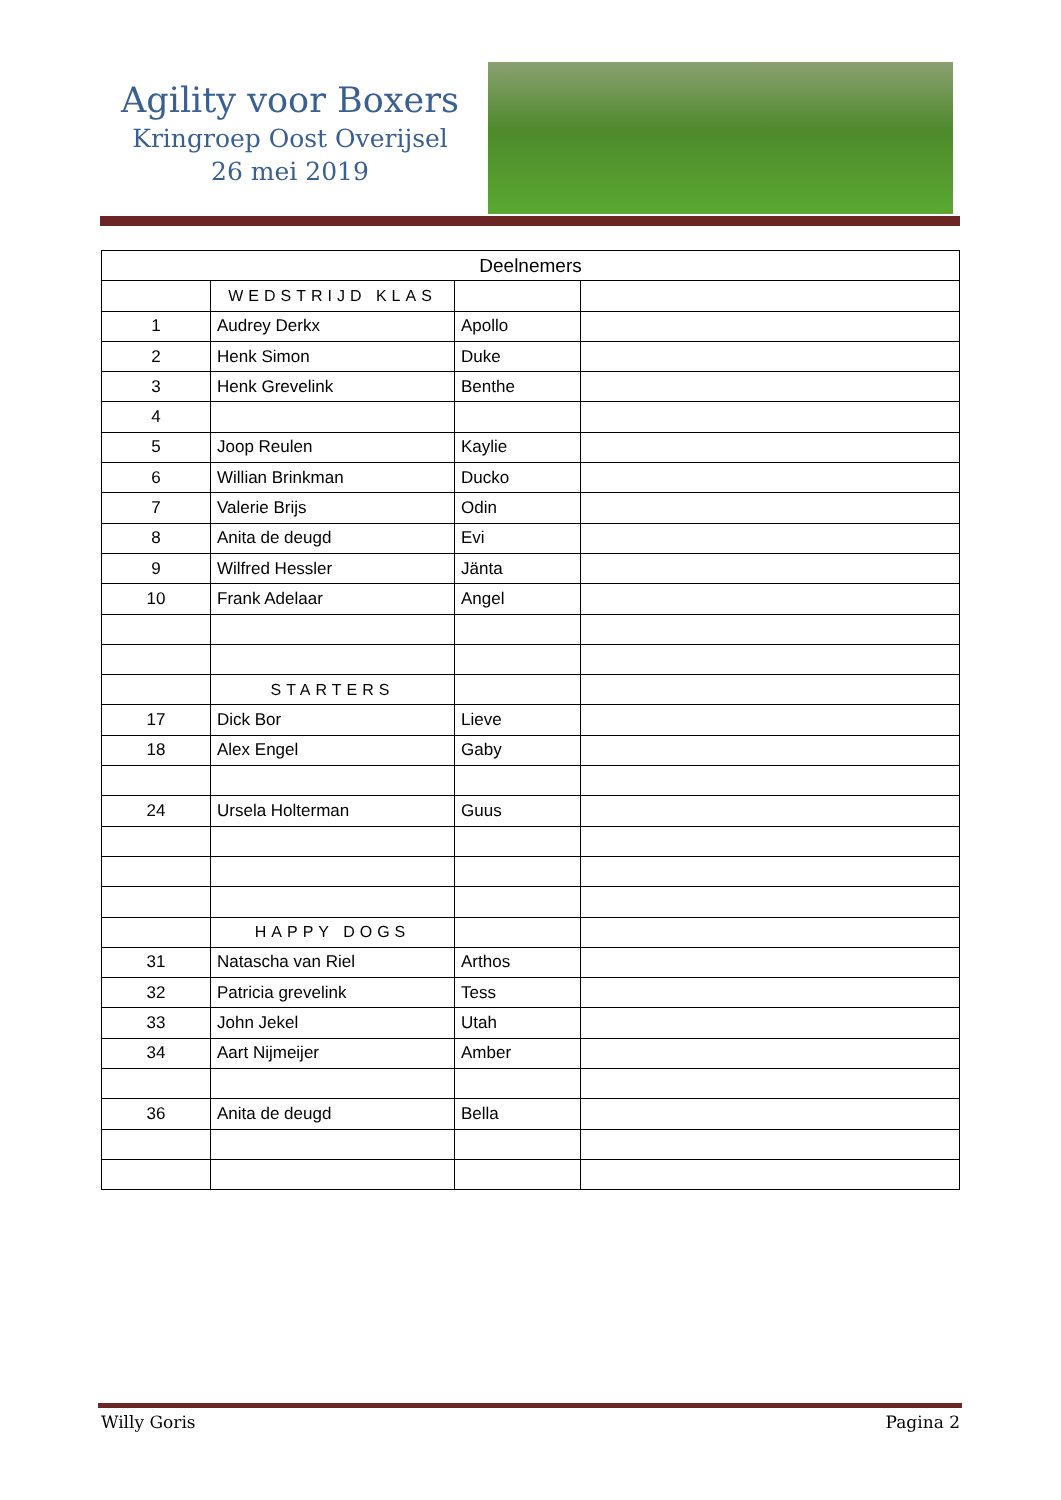Agility voor Boxers
Kringroep Oost Overijsel
26 mei 2019
| Deelnemers | | | |
| --- | --- | --- | --- |
| | WEDSTRIJD KLAS | | |
| 1 | Audrey Derkx | Apollo | |
| 2 | Henk Simon | Duke | |
| 3 | Henk Grevelink | Benthe | |
| 4 | | | |
| 5 | Joop Reulen | Kaylie | |
| 6 | Willian Brinkman | Ducko | |
| 7 | Valerie Brijs | Odin | |
| 8 | Anita de deugd | Evi | |
| 9 | Wilfred Hessler | Jänta | |
| 10 | Frank Adelaar | Angel | |
| | STARTERS | | |
| 17 | Dick Bor | Lieve | |
| 18 | Alex Engel | Gaby | |
| 24 | Ursela Holterman | Guus | |
| | HAPPY DOGS | | |
| 31 | Natascha van Riel | Arthos | |
| 32 | Patricia grevelink | Tess | |
| 33 | John Jekel | Utah | |
| 34 | Aart Nijmeijer | Amber | |
| 36 | Anita de deugd | Bella | |
Willy Goris Pagina 2